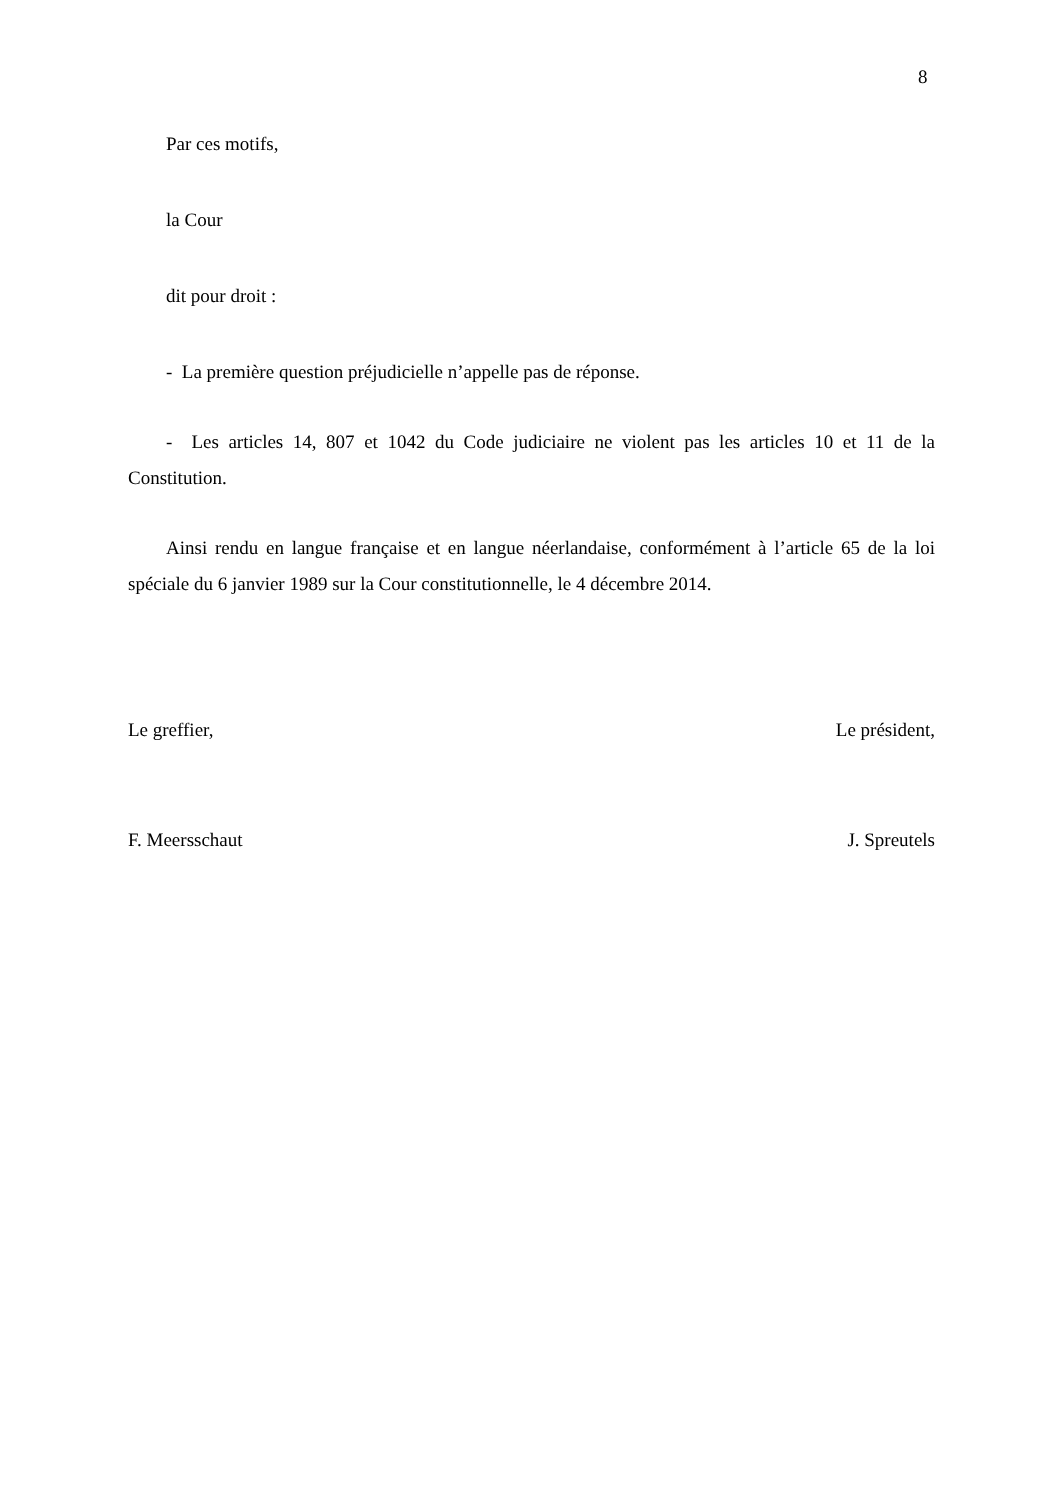8
Par ces motifs,
la Cour
dit pour droit :
- La première question préjudicielle n’appelle pas de réponse.
- Les articles 14, 807 et 1042 du Code judiciaire ne violent pas les articles 10 et 11 de la Constitution.
Ainsi rendu en langue française et en langue néerlandaise, conformément à l’article 65 de la loi spéciale du 6 janvier 1989 sur la Cour constitutionnelle, le 4 décembre 2014.
Le greffier, Le président,
F. Meersschaut J. Spreutels